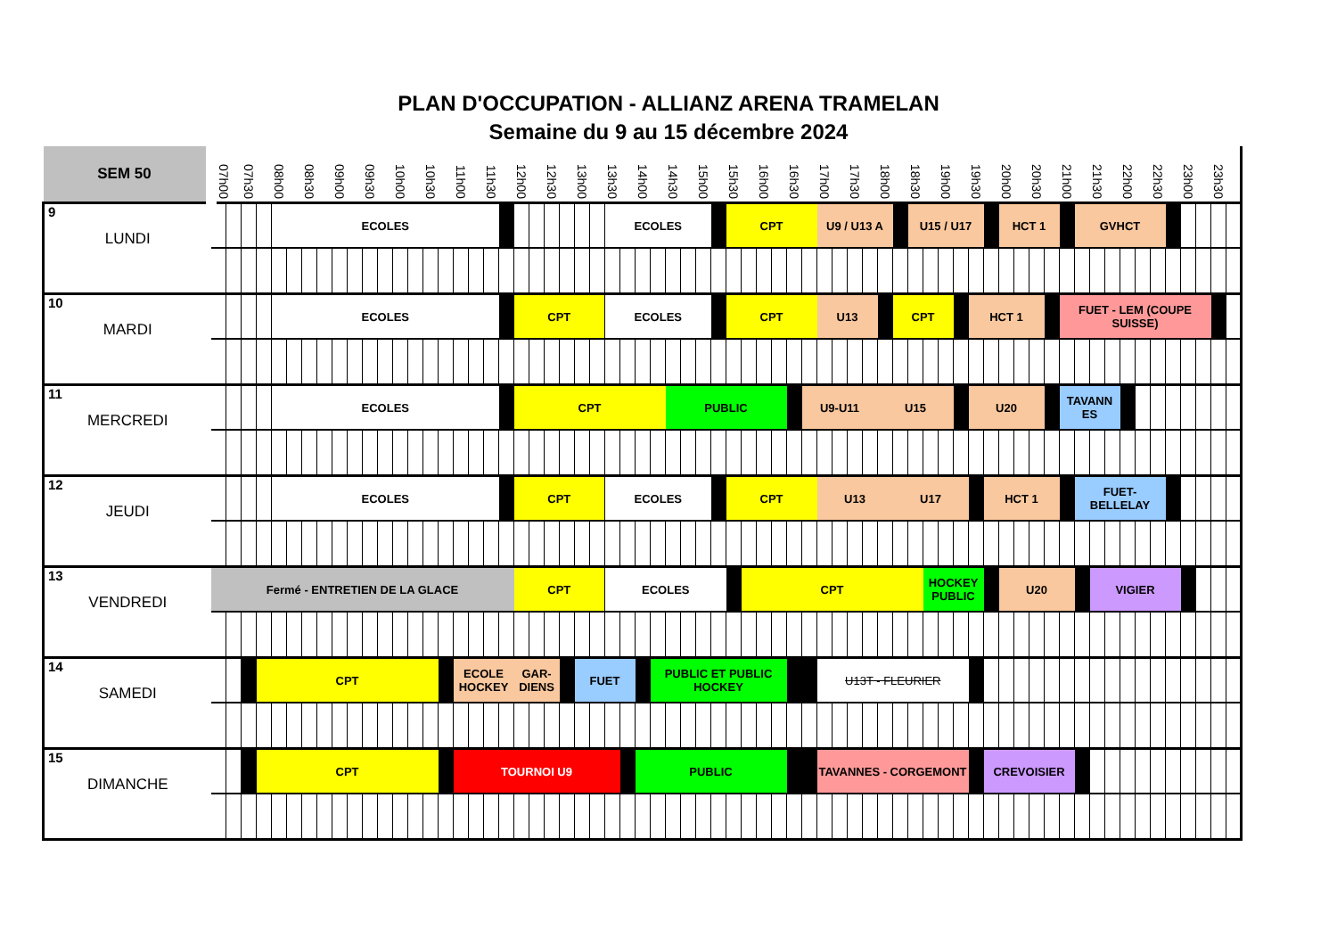PLAN D'OCCUPATION - ALLIANZ ARENA TRAMELAN
Semaine du 9 au 15 décembre 2024
| SEM 50 | 07h00 | 07h30 | | 08h00 | 08h30 | 09h00 | 09h30 | 10h00 | 10h30 | | 11h00 | 11h30 | | 12h00 | 12h30 | | 13h00 | 13h30 | | 14h00 | | 14h30 | 15h00 | | 15h30 | | 16h00 | 16h30 | | 17h00 | 17h30 | 18h00 | | 18h30 | | 19h00 | | 19h30 | | 20h00 | 20h30 | | 21h00 | | 21h30 | 22h00 | | 22h30 | | 23h00 | | 23h30 | |
| --- | --- | --- | --- | --- | --- | --- | --- | --- | --- | --- | --- | --- | --- | --- | --- | --- | --- | --- | --- | --- | --- | --- | --- | --- | --- | --- | --- | --- | --- | --- | --- | --- | --- | --- | --- | --- | --- | --- | --- | --- | --- | --- | --- | --- | --- | --- | --- | --- | --- | --- | --- | --- | --- |
| 9 LUNDI | | | | ECOLES | | | | | | | | | | | | | | ECOLES | | | | | | | CPT | | | | | U9 / U13 A | | | | U15 / U17 | | | | | | HCT 1 | | | | GVHCT | | | | | | | | | |
| 10 MARDI | | | | ECOLES | | | | | | | | | | CPT | | | | ECOLES | | | | | | | CPT | | | | | U13 | | | CPT | | | | | HCT 1 | | | | | FUET - LEM (COUPE SUISSE) | | | | | | | | | | |
| 11 MERCREDI | | | | ECOLES | | | | | | | | | | CPT | | | | | | | | PUBLIC | | | | | | | U9-U11 | | | U15 | | | | | | U20 | | | | | TAVANN ES | | | | | | | | | | |
| 12 JEUDI | | | | ECOLES | | | | | | | | | | CPT | | | | ECOLES | | | | | | | CPT | | | | | U13 | | | U17 | | | | | | HCT 1 | | | | | FUET-BELLELAY | | | | | | | | | |
| 13 VENDREDI | Fermé - ENTRETIEN DE LA GLACE | | | | | | | | | | | | | CPT | | | | ECOLES | | | | | | | | CPT | | | | | | | | | HOCKEY PUBLIC | | | | | U20 | | | | | VIGIER | | | | | | | | |
| 14 SAMEDI | | | CPT | | | | | | | | ECOLE HOCKEY | | | GAR-DIENS | | | FUET | | | | PUBLIC ET PUBLIC HOCKEY | | | | | | | | | U13T - FLEURIER | | | | | | | | | | | | | | | | | | | | | | | |
| 15 DIMANCHE | | | CPT | | | | | | | | TOURNOI U9 | | | | | | | | | PUBLIC | | | | | | | | | | TAVANNES - CORGEMONT | | | | | | | | | CREVOISIER | | | | | | | | | | | | | | |